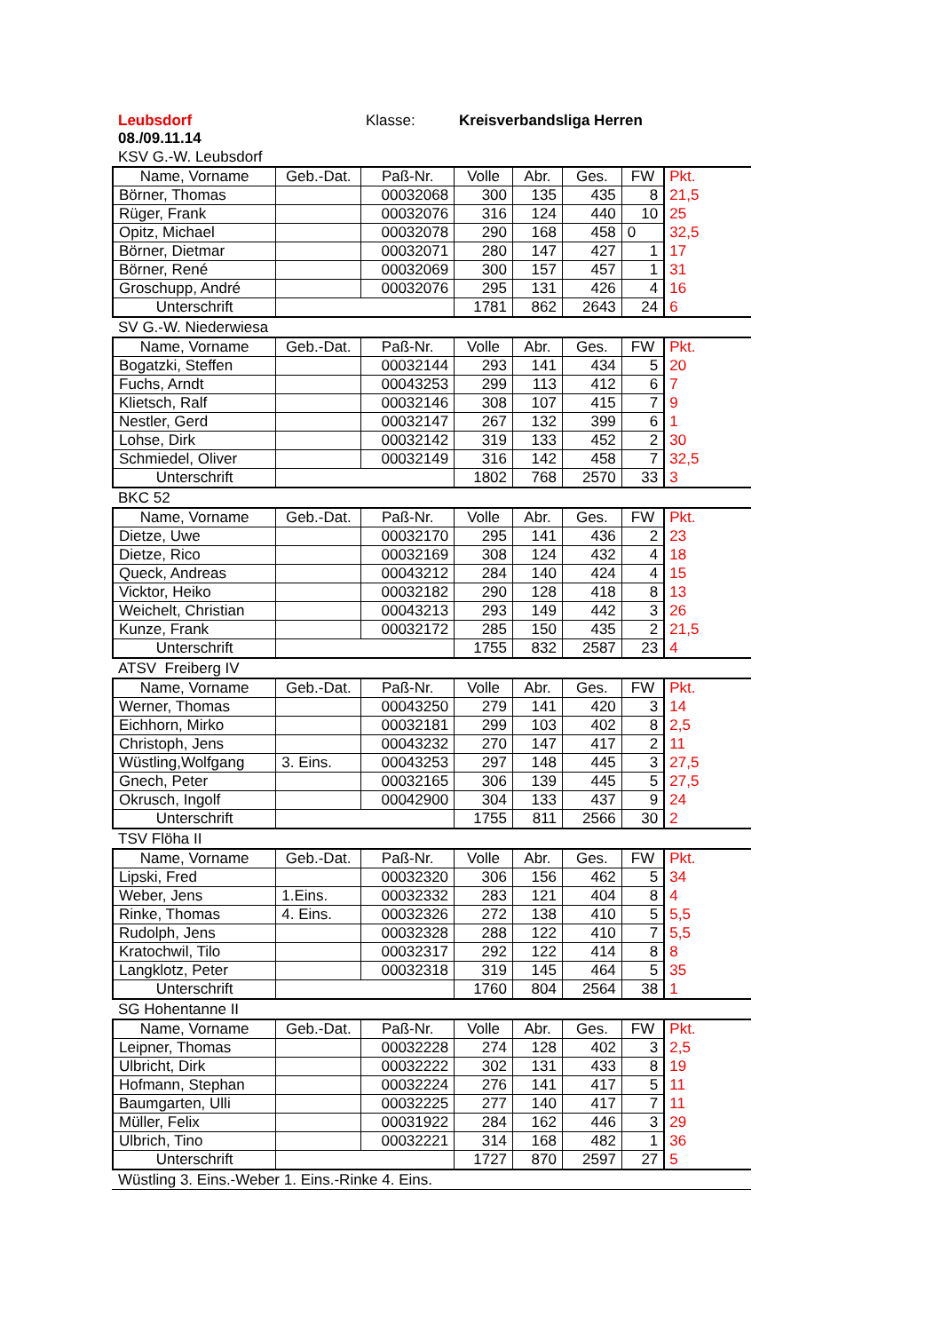Leubsdorf Klasse: Kreisverbandsliga Herren
08./09.11.14
KSV G.-W. Leubsdorf
| Name, Vorname | Geb.-Dat. | Paß-Nr. | Volle | Abr. | Ges. | FW | Pkt. |
| --- | --- | --- | --- | --- | --- | --- | --- |
| Börner, Thomas | | 00032068 | 300 | 135 | 435 | 8 | 21,5 |
| Rüger, Frank | | 00032076 | 316 | 124 | 440 | 10 | 25 |
| Opitz, Michael | | 00032078 | 290 | 168 | 458 | 0 | 32,5 |
| Börner, Dietmar | | 00032071 | 280 | 147 | 427 | 1 | 17 |
| Börner, René | | 00032069 | 300 | 157 | 457 | 1 | 31 |
| Groschupp, André | | 00032076 | 295 | 131 | 426 | 4 | 16 |
| Unterschrift | | | 1781 | 862 | 2643 | 24 | 6 |
SV G.-W. Niederwiesa
| Name, Vorname | Geb.-Dat. | Paß-Nr. | Volle | Abr. | Ges. | FW | Pkt. |
| --- | --- | --- | --- | --- | --- | --- | --- |
| Bogatzki, Steffen | | 00032144 | 293 | 141 | 434 | 5 | 20 |
| Fuchs, Arndt | | 00043253 | 299 | 113 | 412 | 6 | 7 |
| Klietsch, Ralf | | 00032146 | 308 | 107 | 415 | 7 | 9 |
| Nestler, Gerd | | 00032147 | 267 | 132 | 399 | 6 | 1 |
| Lohse, Dirk | | 00032142 | 319 | 133 | 452 | 2 | 30 |
| Schmiedel, Oliver | | 00032149 | 316 | 142 | 458 | 7 | 32,5 |
| Unterschrift | | | 1802 | 768 | 2570 | 33 | 3 |
BKC 52
| Name, Vorname | Geb.-Dat. | Paß-Nr. | Volle | Abr. | Ges. | FW | Pkt. |
| --- | --- | --- | --- | --- | --- | --- | --- |
| Dietze, Uwe | | 00032170 | 295 | 141 | 436 | 2 | 23 |
| Dietze, Rico | | 00032169 | 308 | 124 | 432 | 4 | 18 |
| Queck, Andreas | | 00043212 | 284 | 140 | 424 | 4 | 15 |
| Vicktor, Heiko | | 00032182 | 290 | 128 | 418 | 8 | 13 |
| Weichelt, Christian | | 00043213 | 293 | 149 | 442 | 3 | 26 |
| Kunze, Frank | | 00032172 | 285 | 150 | 435 | 2 | 21,5 |
| Unterschrift | | | 1755 | 832 | 2587 | 23 | 4 |
ATSV Freiberg IV
| Name, Vorname | Geb.-Dat. | Paß-Nr. | Volle | Abr. | Ges. | FW | Pkt. |
| --- | --- | --- | --- | --- | --- | --- | --- |
| Werner, Thomas | | 00043250 | 279 | 141 | 420 | 3 | 14 |
| Eichhorn, Mirko | | 00032181 | 299 | 103 | 402 | 8 | 2,5 |
| Christoph, Jens | | 00043232 | 270 | 147 | 417 | 2 | 11 |
| Wüstling,Wolfgang | 3. Eins. | 00043253 | 297 | 148 | 445 | 3 | 27,5 |
| Gnech, Peter | | 00032165 | 306 | 139 | 445 | 5 | 27,5 |
| Okrusch, Ingolf | | 00042900 | 304 | 133 | 437 | 9 | 24 |
| Unterschrift | | | 1755 | 811 | 2566 | 30 | 2 |
TSV Flöha II
| Name, Vorname | Geb.-Dat. | Paß-Nr. | Volle | Abr. | Ges. | FW | Pkt. |
| --- | --- | --- | --- | --- | --- | --- | --- |
| Lipski, Fred | | 00032320 | 306 | 156 | 462 | 5 | 34 |
| Weber, Jens | 1.Eins. | 00032332 | 283 | 121 | 404 | 8 | 4 |
| Rinke, Thomas | 4. Eins. | 00032326 | 272 | 138 | 410 | 5 | 5,5 |
| Rudolph, Jens | | 00032328 | 288 | 122 | 410 | 7 | 5,5 |
| Kratochwil, Tilo | | 00032317 | 292 | 122 | 414 | 8 | 8 |
| Langklotz, Peter | | 00032318 | 319 | 145 | 464 | 5 | 35 |
| Unterschrift | | | 1760 | 804 | 2564 | 38 | 1 |
SG Hohentanne II
| Name, Vorname | Geb.-Dat. | Paß-Nr. | Volle | Abr. | Ges. | FW | Pkt. |
| --- | --- | --- | --- | --- | --- | --- | --- |
| Leipner, Thomas | | 00032228 | 274 | 128 | 402 | 3 | 2,5 |
| Ulbricht, Dirk | | 00032222 | 302 | 131 | 433 | 8 | 19 |
| Hofmann, Stephan | | 00032224 | 276 | 141 | 417 | 5 | 11 |
| Baumgarten, Ulli | | 00032225 | 277 | 140 | 417 | 7 | 11 |
| Müller, Felix | | 00031922 | 284 | 162 | 446 | 3 | 29 |
| Ulbrich, Tino | | 00032221 | 314 | 168 | 482 | 1 | 36 |
| Unterschrift | | | 1727 | 870 | 2597 | 27 | 5 |
Wüstling 3. Eins.-Weber 1. Eins.-Rinke 4. Eins.